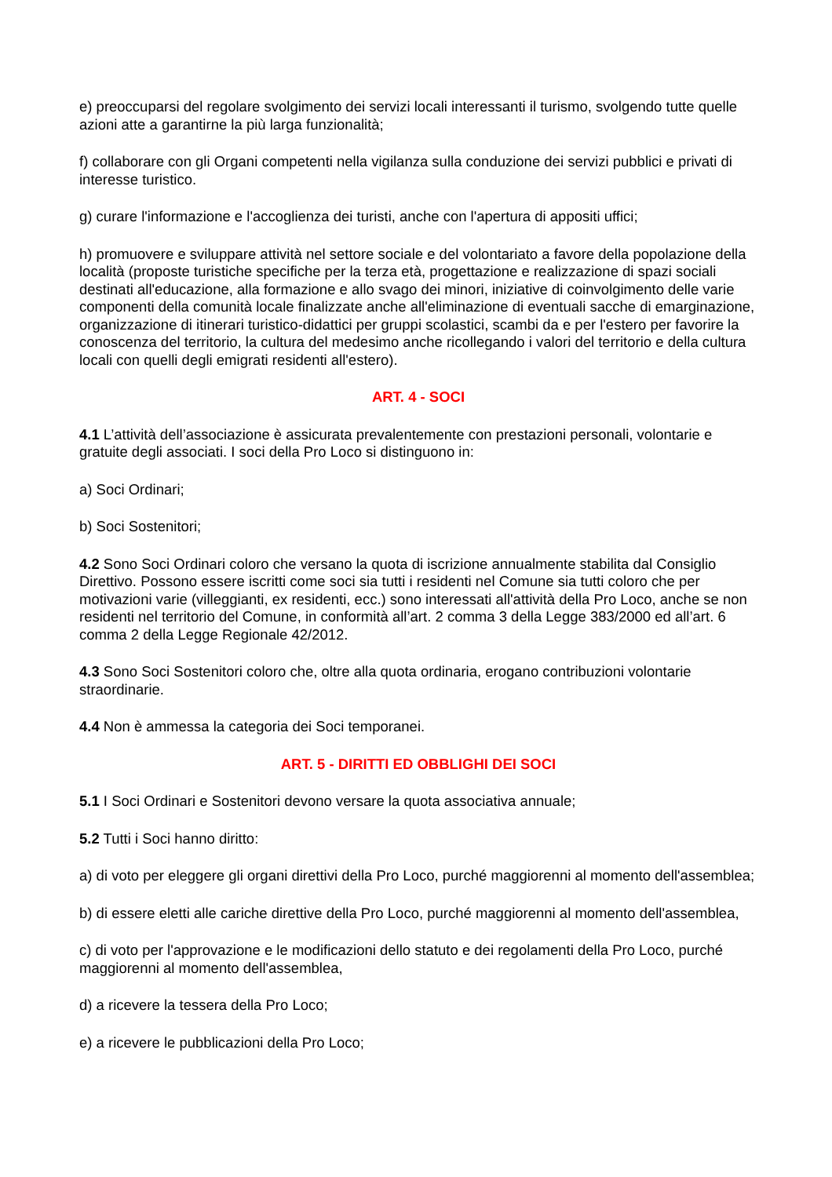e) preoccuparsi del regolare svolgimento dei servizi locali interessanti il turismo, svolgendo tutte quelle azioni atte a garantirne la più larga funzionalità;
f) collaborare con gli Organi competenti nella vigilanza sulla conduzione dei servizi pubblici e privati di interesse turistico.
g) curare l'informazione e l'accoglienza dei turisti, anche con l'apertura di appositi uffici;
h) promuovere e sviluppare attività nel settore sociale e del volontariato a favore della popolazione della località (proposte turistiche specifiche per la terza età, progettazione e realizzazione di spazi sociali destinati all'educazione, alla formazione e allo svago dei minori, iniziative di coinvolgimento delle varie componenti della comunità locale finalizzate anche all'eliminazione di eventuali sacche di emarginazione, organizzazione di itinerari turistico-didattici per gruppi scolastici, scambi da e per l'estero per favorire la conoscenza del territorio, la cultura del medesimo anche ricollegando i valori del territorio e della cultura locali con quelli degli emigrati residenti all'estero).
ART. 4 - SOCI
4.1 L’attività dell’associazione è assicurata prevalentemente con prestazioni personali, volontarie e gratuite degli associati. I soci della Pro Loco si distinguono in:
a) Soci Ordinari;
b) Soci Sostenitori;
4.2 Sono Soci Ordinari coloro che versano la quota di iscrizione annualmente stabilita dal Consiglio Direttivo. Possono essere iscritti come soci sia tutti i residenti nel Comune sia tutti coloro che per motivazioni varie (villeggianti, ex residenti, ecc.) sono interessati all'attività della Pro Loco, anche se non residenti nel territorio del Comune, in conformità all’art. 2 comma 3 della Legge 383/2000 ed all’art. 6 comma 2 della Legge Regionale 42/2012.
4.3 Sono Soci Sostenitori coloro che, oltre alla quota ordinaria, erogano contribuzioni volontarie straordinarie.
4.4 Non è ammessa la categoria dei Soci temporanei.
ART. 5 - DIRITTI ED OBBLIGHI DEI SOCI
5.1 I Soci Ordinari e Sostenitori devono versare la quota associativa annuale;
5.2 Tutti i Soci hanno diritto:
a) di voto per eleggere gli organi direttivi della Pro Loco, purché maggiorenni al momento dell'assemblea;
b) di essere eletti alle cariche direttive della Pro Loco, purché maggiorenni al momento dell'assemblea,
c) di voto per l'approvazione e le modificazioni dello statuto e dei regolamenti della Pro Loco, purché maggiorenni al momento dell'assemblea,
d) a ricevere la tessera della Pro Loco;
e) a ricevere le pubblicazioni della Pro Loco;